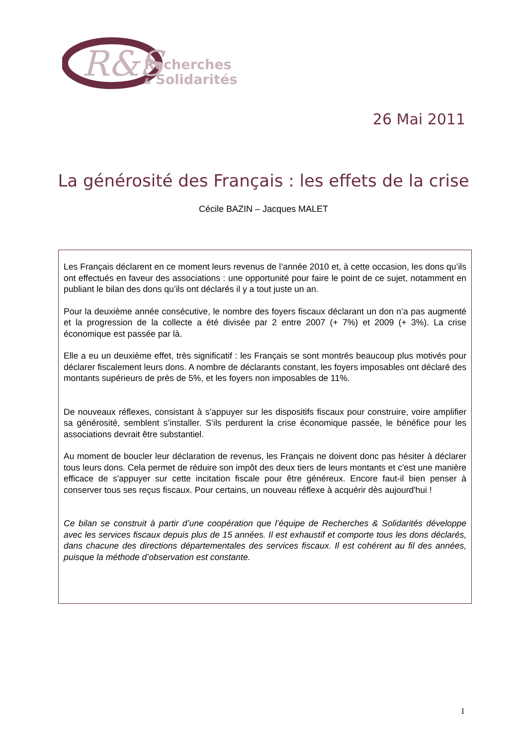R&S
Recherches
& Solidarités
26 Mai 2011
La générosité des Français : les effets de la crise
Cécile BAZIN – Jacques MALET
Les Français déclarent en ce moment leurs revenus de l’année 2010 et, à cette occasion, les dons qu’ils ont effectués en faveur des associations : une opportunité pour faire le point de ce sujet, notamment en publiant le bilan des dons qu’ils ont déclarés il y a tout juste un an.
Pour la deuxième année consécutive, le nombre des foyers fiscaux déclarant un don n’a pas augmenté et la progression de la collecte a été divisée par 2 entre 2007 (+ 7%) et 2009 (+ 3%). La crise économique est passée par là.
Elle a eu un deuxième effet, très significatif : les Français se sont montrés beaucoup plus motivés pour déclarer fiscalement leurs dons. A nombre de déclarants constant, les foyers imposables ont déclaré des montants supérieurs de près de 5%, et les foyers non imposables de 11%.
De nouveaux réflexes, consistant à s’appuyer sur les dispositifs fiscaux pour construire, voire amplifier sa générosité, semblent s’installer. S’ils perdurent la crise économique passée, le bénéfice pour les associations devrait être substantiel.
Au moment de boucler leur déclaration de revenus, les Français ne doivent donc pas hésiter à déclarer tous leurs dons. Cela permet de réduire son impôt des deux tiers de leurs montants et c'est une manière efficace de s'appuyer sur cette incitation fiscale pour être généreux. Encore faut-il bien penser à conserver tous ses reçus fiscaux. Pour certains, un nouveau réflexe à acquérir dès aujourd'hui !
Ce bilan se construit à partir d’une coopération que l’équipe de Recherches & Solidarités développe avec les services fiscaux depuis plus de 15 années. Il est exhaustif et comporte tous les dons déclarés, dans chacune des directions départementales des services fiscaux. Il est cohérent au fil des années, puisque la méthode d’observation est constante.
1